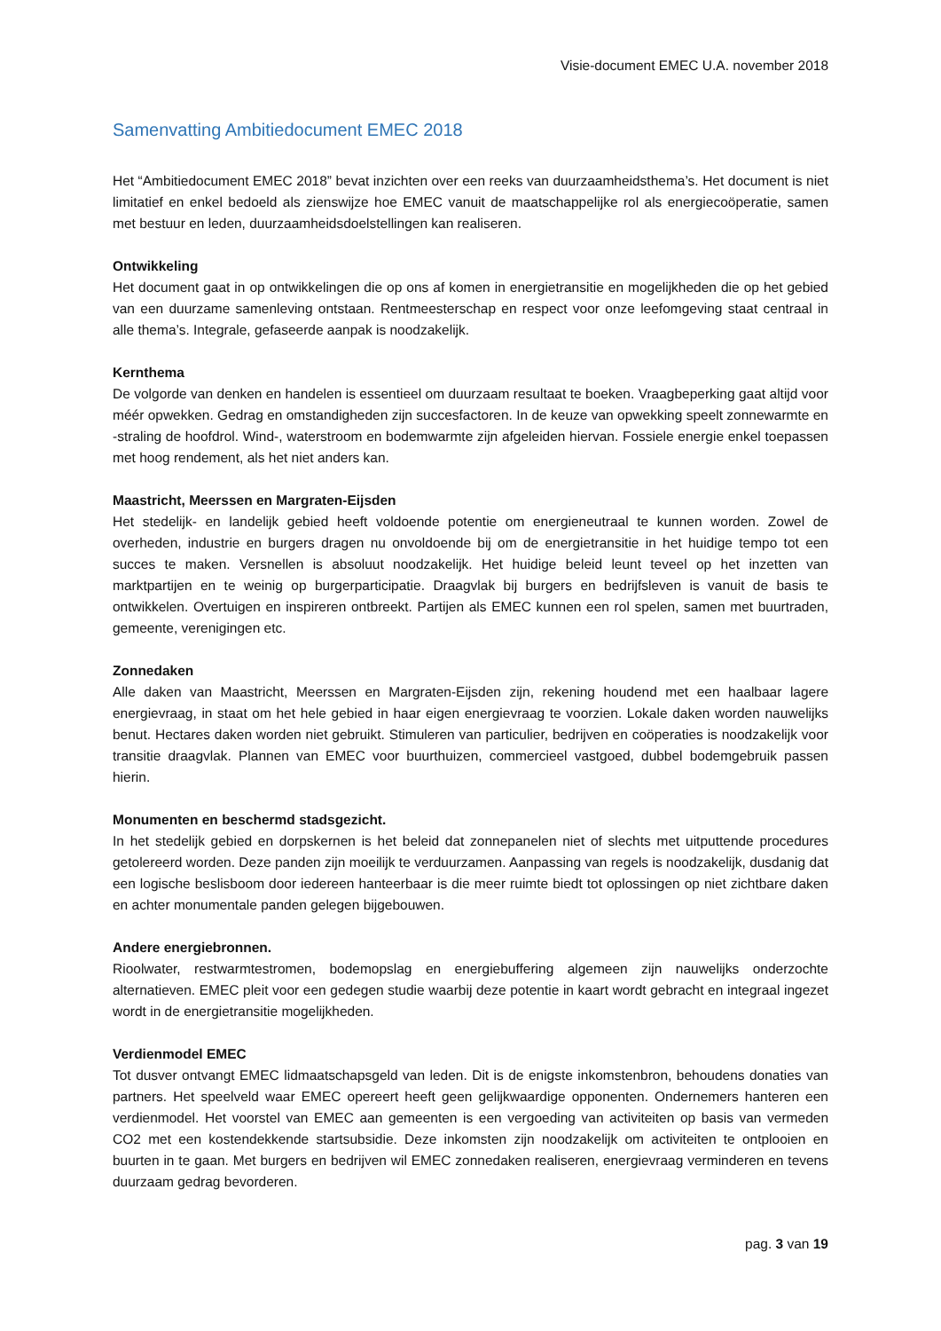Visie-document EMEC U.A. november 2018
Samenvatting Ambitiedocument EMEC 2018
Het “Ambitiedocument EMEC 2018” bevat inzichten over een reeks van duurzaamheidsthema’s. Het document is niet limitatief en enkel bedoeld als zienswijze hoe EMEC vanuit de maatschappelijke rol als energiecoöperatie, samen met bestuur en leden, duurzaamheidsdoelstellingen kan realiseren.
Ontwikkeling
Het document gaat in op ontwikkelingen die op ons af komen in energietransitie en mogelijkheden die op het gebied van een duurzame samenleving ontstaan. Rentmeesterschap en respect voor onze leefomgeving staat centraal in alle thema’s. Integrale, gefaseerde aanpak is noodzakelijk.
Kernthema
De volgorde van denken en handelen is essentieel om duurzaam resultaat te boeken. Vraagbeperking gaat altijd voor méér opwekken. Gedrag en omstandigheden zijn succesfactoren. In de keuze van opwekking speelt zonnewarmte en -straling de hoofdrol. Wind-, waterstroom en bodemwarmte zijn afgeleiden hiervan. Fossiele energie enkel toepassen met hoog rendement, als het niet anders kan.
Maastricht, Meerssen en Margraten-Eijsden
Het stedelijk- en landelijk gebied heeft voldoende potentie om energieneutraal te kunnen worden. Zowel de overheden, industrie en burgers dragen nu onvoldoende bij om de energietransitie in het huidige tempo tot een succes te maken. Versnellen is absoluut noodzakelijk. Het huidige beleid leunt teveel op het inzetten van marktpartijen en te weinig op burgerparticipatie. Draagvlak bij burgers en bedrijfsleven is vanuit de basis te ontwikkelen. Overtuigen en inspireren ontbreekt. Partijen als EMEC kunnen een rol spelen, samen met buurtraden, gemeente, verenigingen etc.
Zonnedaken
Alle daken van Maastricht, Meerssen en Margraten-Eijsden zijn, rekening houdend met een haalbaar lagere energievraag, in staat om het hele gebied in haar eigen energievraag te voorzien. Lokale daken worden nauwelijks benut. Hectares daken worden niet gebruikt. Stimuleren van particulier, bedrijven en coöperaties is noodzakelijk voor transitie draagvlak. Plannen van EMEC voor buurthuizen, commercieel vastgoed, dubbel bodemgebruik passen hierin.
Monumenten en beschermd stadsgezicht.
In het stedelijk gebied en dorpskernen is het beleid dat zonnepanelen niet of slechts met uitputtende procedures getolereerd worden. Deze panden zijn moeilijk te verduurzamen. Aanpassing van regels is noodzakelijk, dusdanig dat een logische beslisboom door iedereen hanteerbaar is die meer ruimte biedt tot oplossingen op niet zichtbare daken en achter monumentale panden gelegen bijgebouwen.
Andere energiebronnen.
Rioolwater, restwarmtestromen, bodemopslag en energiebuffering algemeen zijn nauwelijks onderzochte alternatieven. EMEC pleit voor een gedegen studie waarbij deze potentie in kaart wordt gebracht en integraal ingezet wordt in de energietransitie mogelijkheden.
Verdienmodel EMEC
Tot dusver ontvangt EMEC lidmaatschapsgeld van leden. Dit is de enigste inkomstenbron, behoudens donaties van partners. Het speelveld waar EMEC opereert heeft geen gelijkwaardige opponenten. Ondernemers hanteren een verdienmodel. Het voorstel van EMEC aan gemeenten is een vergoeding van activiteiten op basis van vermeden CO2 met een kostendekkende startsubsidie. Deze inkomsten zijn noodzakelijk om activiteiten te ontplooien en buurten in te gaan. Met burgers en bedrijven wil EMEC zonnedaken realiseren, energievraag verminderen en tevens duurzaam gedrag bevorderen.
pag. 3 van 19